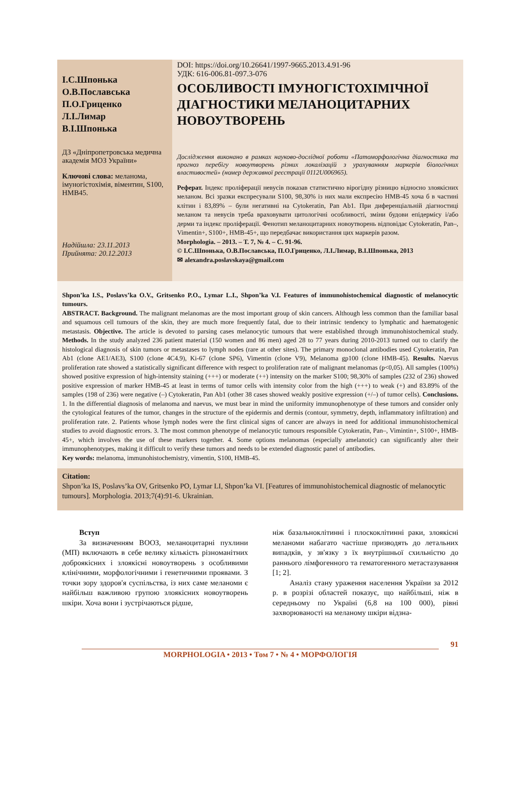І.С.Шпонька
О.В.Пославська
П.О.Гриценко
Л.І.Лимар
В.І.Шпонька
ДЗ «Дніпропетровська медична академія МОЗ України»
Ключові слова: меланома, імуногістохімія, вімен­тин, S100, HMB45.
Надійшла: 23.11.2013
Прийнята: 20.12.2013
DOI: https://doi.org/10.26641/1997-9665.2013.4.91-96
УДК: 616-006.81-097.3-076
ОСОБЛИВОСТІ ІМУНОГІСТОХІМІЧНОЇ ДІАГНОСТИКИ МЕЛАНОЦИТАРНИХ НОВОУТВОРЕНЬ
Дослідження виконано в рамках науково-дослідної роботи «Патоморфологічна діагностика та прогноз перебігу новоутворень різних локалізацій з урахуванням маркерів біологічних властивостей» (номер державної реєстрації 0112U006965).
Реферат. Індекс проліферації невусів показав статистично вірогідну різницю відносно злоякісних меланом. Всі зразки експресували S100, 98,30% із них мали експресію HMB-45 хоча б в частині клітин і 83,89% – були негативні на Cytokeratin, Pan Ab1. При диференціальній діагностиці меланом та невусів треба враховувати цитологічні особливості, зміни будови епідермісу і/або дерми та індекс проліферації. Фенотип меланоцитарних новоутворень відповідає Cytokeratin, Pan–, Vimentin+, S100+, HMB-45+, що передбачає використання цих маркерів разом.
Morphologia. – 2013. – Т. 7, № 4. – С. 91-96.
© І.С.Шпонька, О.В.Пославська, П.О.Гриценко, Л.І.Лимар, В.І.Шпонька, 2013
✉ alexandra.poslavskaya@gmail.com
Shpon’ka I.S., Poslavs’ka O.V., Gritsenko P.O., Lymar L.I., Shpon’ka V.I. Features of immunohistochemical diagnostic of melanocytic tumours.
ABSTRACT. Background. The malignant melanomas are the most important group of skin cancers. Although less common than the familiar basal and squamous cell tumours of the skin, they are much more frequently fatal, due to their intrinsic tendency to lymphatic and haematogenic metastasis. Objective. The article is devoted to parsing cases melanocytic tumours that were established through immunohistochemical study. Methods. In the study analyzed 236 patient material (150 women and 86 men) aged 28 to 77 years during 2010-2013 turned out to clarify the histological diagnosis of skin tumors or metastases to lymph nodes (rare at other sites). The primary monoclonal antibodies used Cytokeratin, Pan Ab1 (clone AE1/AE3), S100 (clone 4C4.9), Ki-67 (clone SP6), Vimentin (clone V9), Melanoma gp100 (clone HMB-45). Results. Naevus proliferation rate showed a statistically significant difference with respect to proliferation rate of malignant melanomas (p<0,05). All samples (100%) showed positive expression of high-intensity staining (+++) or moderate (++) intensity on the marker S100; 98,30% of samples (232 of 236) showed positive expression of marker HMB-45 at least in terms of tumor cells with intensity color from the high (+++) to weak (+) and 83.89% of the samples (198 of 236) were negative (–) Cytokeratin, Pan Ab1 (other 38 cases showed weakly positive expression (+/–) of tumor cells). Conclusions. 1. In the differential diagnosis of melanoma and naevus, we must bear in mind the uniformity immunophenotype of these tumors and consider only the cytological features of the tumor, changes in the structure of the epidermis and dermis (contour, symmetry, depth, inflammatory infiltration) and proliferation rate. 2. Patients whose lymph nodes were the first clinical signs of cancer are always in need for additional immunohistochemical studies to avoid diagnostic errors. 3. The most common phenotype of melanocytic tumours responsible Cytokeratin, Pan–, Vimintin+, S100+, HMB-45+, which involves the use of these markers together. 4. Some options melanomas (especially amelanotic) can significantly alter their immunophenotypes, making it difficult to verify these tumors and needs to be extended diagnostic panel of antibodies.
Key words: melanoma, immunohistochemistry, vimentin, S100, HMB-45.
Citation:
Shpon’ka IS, Poslavs’ka OV, Gritsenko PO, Lymar LI, Shpon’ka VI. [Features of immunohistochemical diagnostic of melanocytic tumours]. Morphologia. 2013;7(4):91-6. Ukrainian.
Вступ
За визначенням ВООЗ, меланоцитарні пухлини (МП) включають в себе велику кількість різноманітних доброякісних і злоякісні новоутворень з особливими клінічними, морфологічними і генетичними проявами. З точки зору здоров'я суспільства, із них саме меланоми є найбільш важливою групою злоякісних новоутворень шкіри. Хоча вони і зустрічаються рідше,
ніж базальноклітинні і плоскоклітинні раки, злоякісні меланоми набагато частіше призводять до летальних випадків, у зв'язку з їх внутрішньої схильністю до раннього лімфогенного та гематогенного метастазування [1; 2].
Аналіз стану ураження населення України за 2012 р. в розрізі областей показує, що найбільші, ніж в середньому по Україні (6,8 на 100 000), рівні захворюваності на меланому шкіри відзна-
91
MORPHOLOGIA • 2013 • Том 7 • № 4 • МОРФОЛОГІЯ